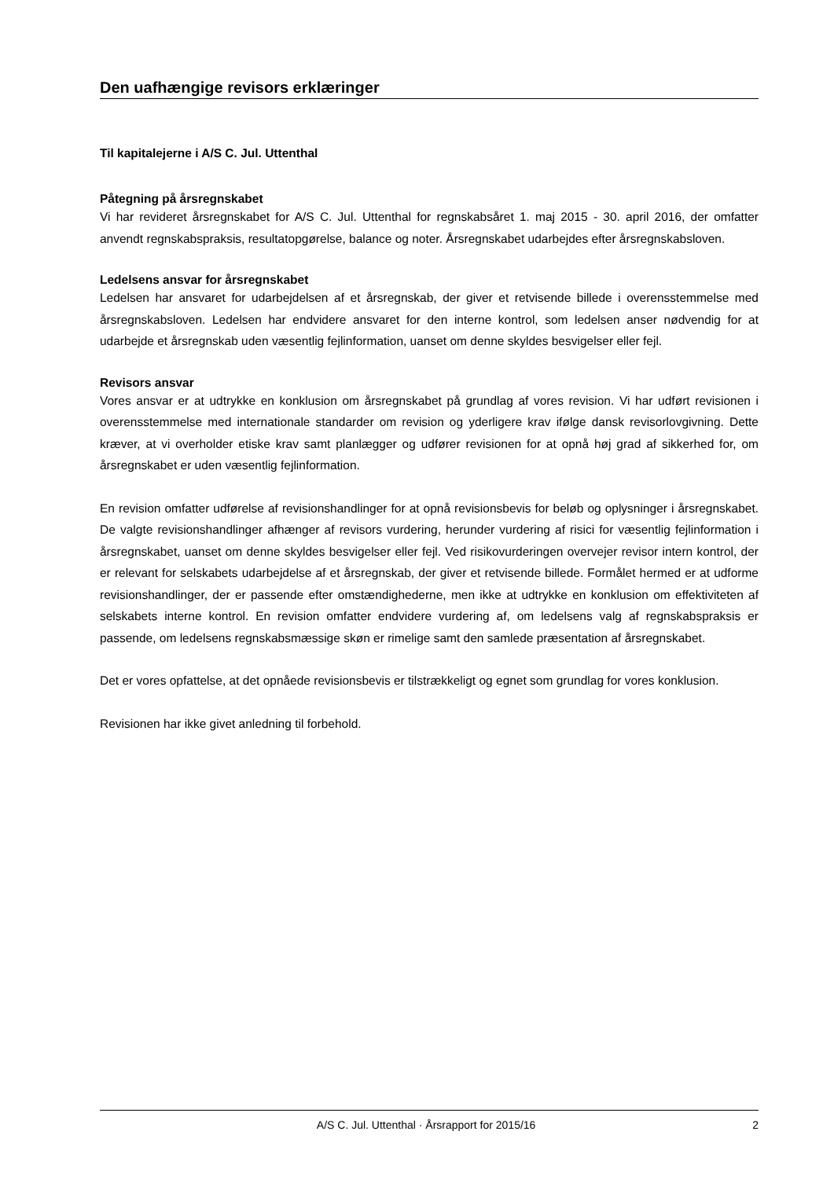Den uafhængige revisors erklæringer
Til kapitalejerne i A/S C. Jul. Uttenthal
Påtegning på årsregnskabet
Vi har revideret årsregnskabet for A/S C. Jul. Uttenthal for regnskabsåret 1. maj 2015 - 30. april 2016, der omfatter anvendt regnskabspraksis, resultatopgørelse, balance og noter. Årsregnskabet udarbejdes efter årsregnskabsloven.
Ledelsens ansvar for årsregnskabet
Ledelsen har ansvaret for udarbejdelsen af et årsregnskab, der giver et retvisende billede i overensstemmelse med årsregnskabsloven. Ledelsen har endvidere ansvaret for den interne kontrol, som ledelsen anser nødvendig for at udarbejde et årsregnskab uden væsentlig fejlinformation, uanset om denne skyldes besvigelser eller fejl.
Revisors ansvar
Vores ansvar er at udtrykke en konklusion om årsregnskabet på grundlag af vores revision. Vi har udført revisionen i overensstemmelse med internationale standarder om revision og yderligere krav ifølge dansk revisorlovgivning. Dette kræver, at vi overholder etiske krav samt planlægger og udfører revisionen for at opnå høj grad af sikkerhed for, om årsregnskabet er uden væsentlig fejlinformation.
En revision omfatter udførelse af revisionshandlinger for at opnå revisionsbevis for beløb og oplysninger i årsregnskabet. De valgte revisionshandlinger afhænger af revisors vurdering, herunder vurdering af risici for væsentlig fejlinformation i årsregnskabet, uanset om denne skyldes besvigelser eller fejl. Ved risikovurderingen overvejer revisor intern kontrol, der er relevant for selskabets udarbejdelse af et årsregnskab, der giver et retvisende billede. Formålet hermed er at udforme revisionshandlinger, der er passende efter omstændighederne, men ikke at udtrykke en konklusion om effektiviteten af selskabets interne kontrol. En revision omfatter endvidere vurdering af, om ledelsens valg af regnskabspraksis er passende, om ledelsens regnskabsmæssige skøn er rimelige samt den samlede præsentation af årsregnskabet.
Det er vores opfattelse, at det opnåede revisionsbevis er tilstrækkeligt og egnet som grundlag for vores konklusion.
Revisionen har ikke givet anledning til forbehold.
A/S C. Jul. Uttenthal · Årsrapport for 2015/16 2